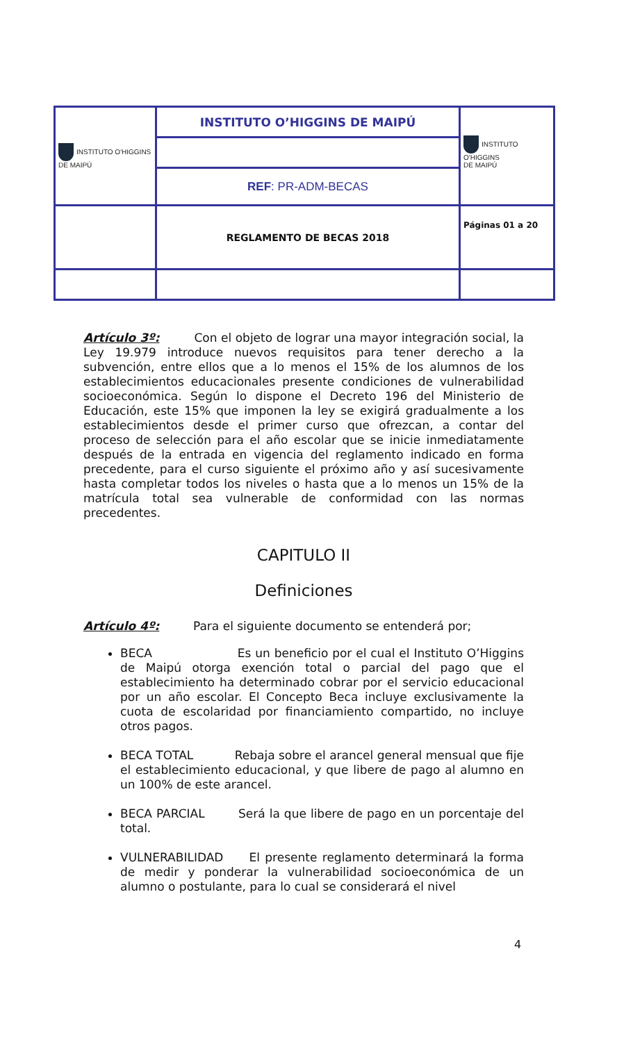| INSTITUTO O'HIGGINS DE MAIPÚ | INSTITUTO O’HIGGINS DE MAIPÚ | INSTITUTO O'HIGGINS DE MAIPÚ |
| | REF : PR-ADM-BECAS | |
| | REGLAMENTO DE BECAS 2018 | Páginas 01 a 20 |
Artículo 3º: Con el objeto de lograr una mayor integración social, la Ley 19.979 introduce nuevos requisitos para tener derecho a la subvención, entre ellos que a lo menos el 15% de los alumnos de los establecimientos educacionales presente condiciones de vulnerabilidad socioeconómica. Según lo dispone el Decreto 196 del Ministerio de Educación, este 15% que imponen la ley se exigirá gradualmente a los establecimientos desde el primer curso que ofrezcan, a contar del proceso de selección para el año escolar que se inicie inmediatamente después de la entrada en vigencia del reglamento indicado en forma precedente, para el curso siguiente el próximo año y así sucesivamente hasta completar todos los niveles o hasta que a lo menos un 15% de la matrícula total sea vulnerable de conformidad con las normas precedentes.
CAPITULO II
Definiciones
Artículo 4º: Para el siguiente documento se entenderá por;
BECA Es un beneficio por el cual el Instituto O’Higgins de Maipú otorga exención total o parcial del pago que el establecimiento ha determinado cobrar por el servicio educacional por un año escolar. El Concepto Beca incluye exclusivamente la cuota de escolaridad por financiamiento compartido, no incluye otros pagos.
BECA TOTAL Rebaja sobre el arancel general mensual que fije el establecimiento educacional, y que libere de pago al alumno en un 100% de este arancel.
BECA PARCIAL Será la que libere de pago en un porcentaje del total.
VULNERABILIDAD El presente reglamento determinará la forma de medir y ponderar la vulnerabilidad socioeconómica de un alumno o postulante, para lo cual se considerará el nivel
4